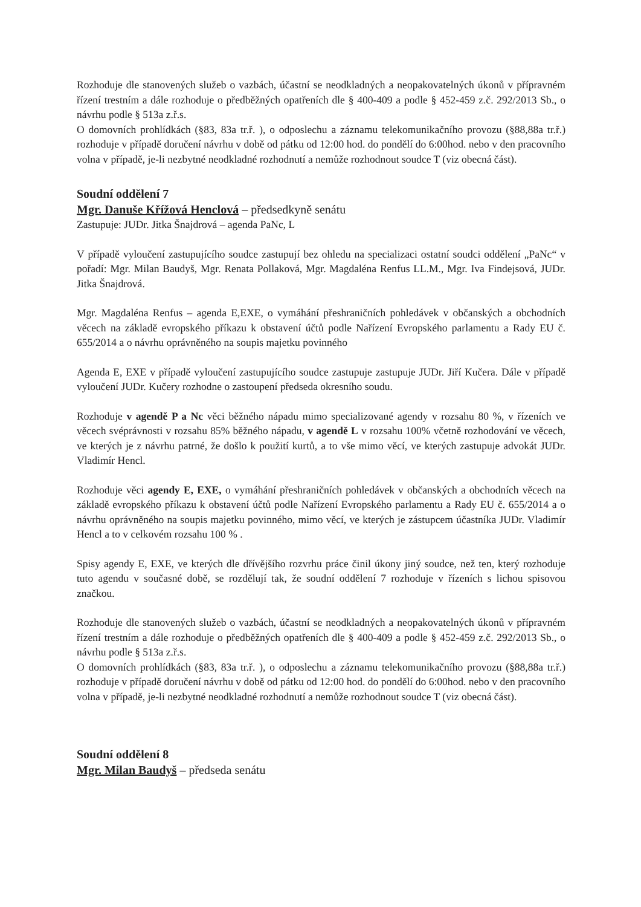Rozhoduje dle stanovených služeb o vazbách, účastní se neodkladných a neopakovatelných úkonů v přípravném řízení trestním a dále rozhoduje o předběžných opatřeních dle § 400-409 a podle § 452-459 z.č. 292/2013 Sb., o návrhu podle § 513a z.ř.s.
O domovních prohlídkách (§83, 83a tr.ř. ), o odposlechu a záznamu telekomunikačního provozu (§88,88a tr.ř.) rozhoduje v případě doručení návrhu v době od pátku od 12:00 hod. do pondělí do 6:00hod. nebo v den pracovního volna v případě, je-li nezbytné neodkladné rozhodnutí a nemůže rozhodnout soudce T (viz obecná část).
Soudní oddělení 7
Mgr. Danuše Křížová Henclová – předsedkyně senátu
Zastupuje: JUDr. Jitka Šnajdrová – agenda PaNc, L
V případě vyloučení zastupujícího soudce zastupují bez ohledu na specializaci ostatní soudci oddělení „PaNc“ v pořadí: Mgr. Milan Baudyš, Mgr. Renata Pollaková, Mgr. Magdaléna Renfus LL.M., Mgr. Iva Findejsová, JUDr. Jitka Šnajdrová.
Mgr. Magdaléna Renfus – agenda E,EXE, o vymáhání přeshraničních pohledávek v občanských a obchodních věcech na základě evropského příkazu k obstavení účtů podle Nařízení Evropského parlamentu a Rady EU č. 655/2014 a o návrhu oprávněného na soupis majetku povinného
Agenda E, EXE v případě vyloučení zastupujícího soudce zastupuje zastupuje JUDr. Jiří Kučera. Dále v případě vyloučení JUDr. Kučery rozhodne o zastoupení předseda okresního soudu.
Rozhoduje v agendě P a Nc věci běžného nápadu mimo specializované agendy v rozsahu 80 %, v řízeních ve věcech svéprávnosti v rozsahu 85% běžného nápadu, v agendě L v rozsahu 100% včetně rozhodování ve věcech, ve kterých je z návrhu patrné, že došlo k použití kurtů, a to vše mimo věcí, ve kterých zastupuje advokát JUDr. Vladimír Hencl.
Rozhoduje věci agendy E, EXE, o vymáhání přeshraničních pohledávek v občanských a obchodních věcech na základě evropského příkazu k obstavení účtů podle Nařízení Evropského parlamentu a Rady EU č. 655/2014 a o návrhu oprávněného na soupis majetku povinného, mimo věcí, ve kterých je zástupcem účastníka JUDr. Vladimír Hencl a to v celkovém rozsahu 100 % .
Spisy agendy E, EXE, ve kterých dle dřívějšího rozvrhu práce činil úkony jiný soudce, než ten, který rozhoduje tuto agendu v současné době, se rozdělují tak, že soudní oddělení 7 rozhoduje v řízeních s lichou spisovou značkou.
Rozhoduje dle stanovených služeb o vazbách, účastní se neodkladných a neopakovatelných úkonů v přípravném řízení trestním a dále rozhoduje o předběžných opatřeních dle § 400-409 a podle § 452-459 z.č. 292/2013 Sb., o návrhu podle § 513a z.ř.s.
O domovních prohlídkách (§83, 83a tr.ř. ), o odposlechu a záznamu telekomunikačního provozu (§88,88a tr.ř.) rozhoduje v případě doručení návrhu v době od pátku od 12:00 hod. do pondělí do 6:00hod. nebo v den pracovního volna v případě, je-li nezbytné neodkladné rozhodnutí a nemůže rozhodnout soudce T (viz obecná část).
Soudní oddělení 8
Mgr. Milan Baudyš – předseda senátu